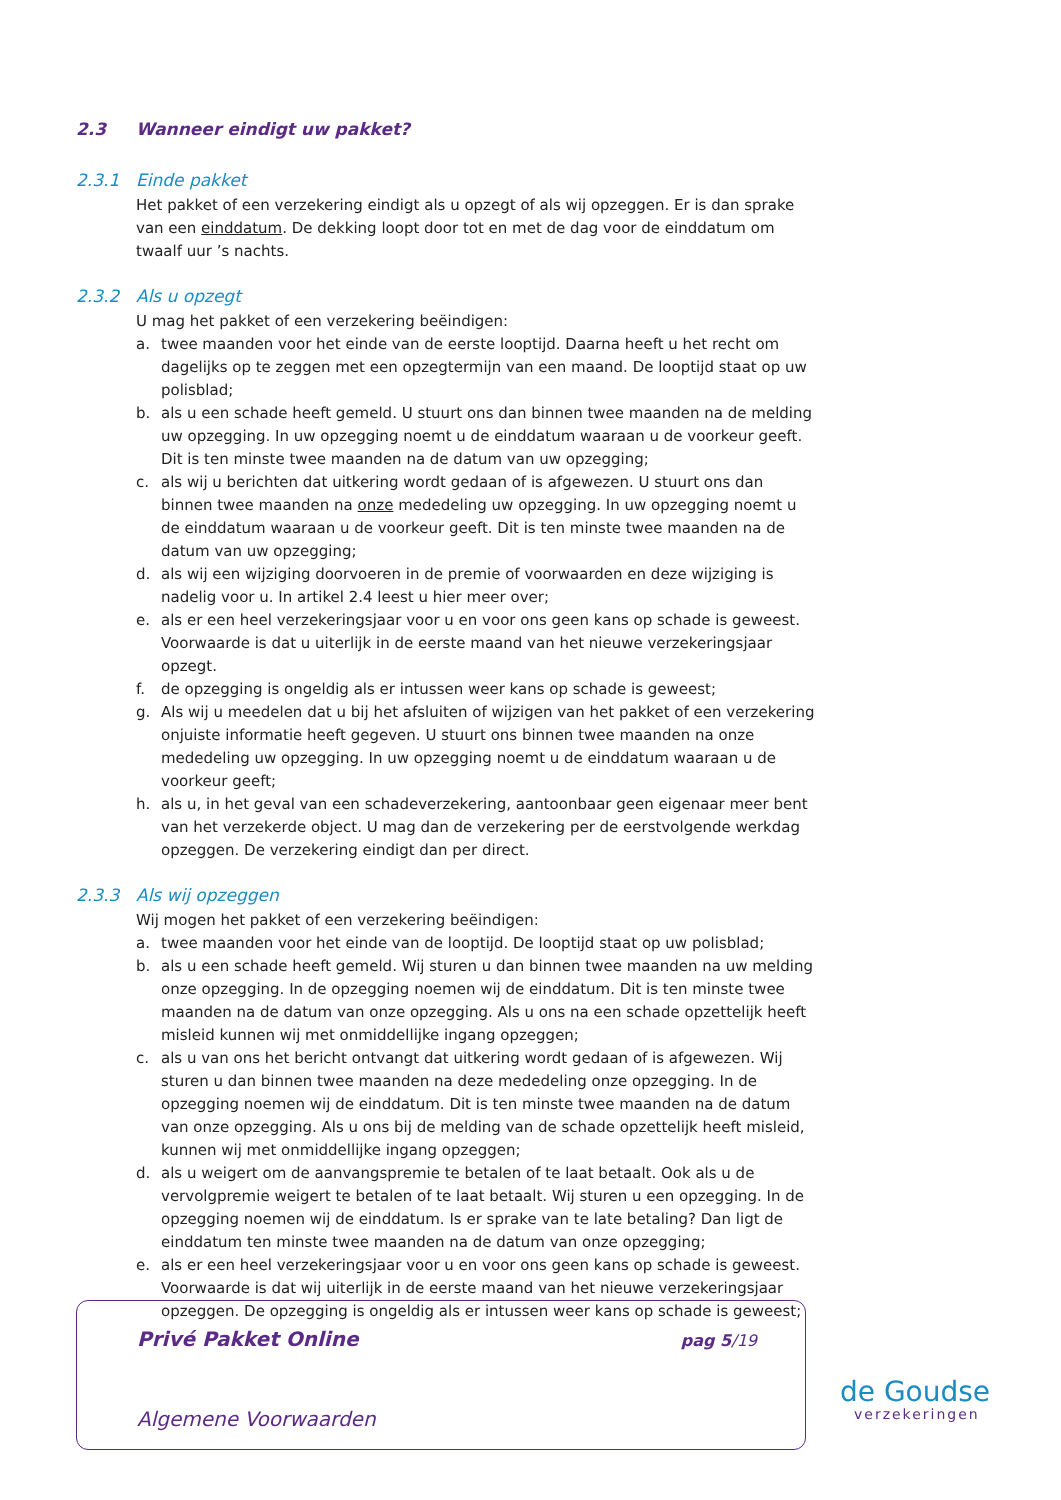2.3 Wanneer eindigt uw pakket?
2.3.1 Einde pakket
Het pakket of een verzekering eindigt als u opzegt of als wij opzeggen. Er is dan sprake van een einddatum. De dekking loopt door tot en met de dag voor de einddatum om twaalf uur ’s nachts.
2.3.2 Als u opzegt
U mag het pakket of een verzekering beëindigen:
a. twee maanden voor het einde van de eerste looptijd. Daarna heeft u het recht om dagelijks op te zeggen met een opzegtermijn van een maand. De looptijd staat op uw polisblad;
b. als u een schade heeft gemeld. U stuurt ons dan binnen twee maanden na de melding uw opzegging. In uw opzegging noemt u de einddatum waaraan u de voorkeur geeft. Dit is ten minste twee maanden na de datum van uw opzegging;
c. als wij u berichten dat uitkering wordt gedaan of is afgewezen. U stuurt ons dan binnen twee maanden na onze mededeling uw opzegging. In uw opzegging noemt u de einddatum waaraan u de voorkeur geeft. Dit is ten minste twee maanden na de datum van uw opzegging;
d. als wij een wijziging doorvoeren in de premie of voorwaarden en deze wijziging is nadelig voor u. In artikel 2.4 leest u hier meer over;
e. als er een heel verzekeringsjaar voor u en voor ons geen kans op schade is geweest. Voorwaarde is dat u uiterlijk in de eerste maand van het nieuwe verzekeringsjaar opzegt.
f. de opzegging is ongeldig als er intussen weer kans op schade is geweest;
g. Als wij u meedelen dat u bij het afsluiten of wijzigen van het pakket of een verzekering onjuiste informatie heeft gegeven. U stuurt ons binnen twee maanden na onze mededeling uw opzegging. In uw opzegging noemt u de einddatum waaraan u de voorkeur geeft;
h. als u, in het geval van een schadeverzekering, aantoonbaar geen eigenaar meer bent van het verzekerde object. U mag dan de verzekering per de eerstvolgende werkdag opzeggen. De verzekering eindigt dan per direct.
2.3.3 Als wij opzeggen
Wij mogen het pakket of een verzekering beëindigen:
a. twee maanden voor het einde van de looptijd. De looptijd staat op uw polisblad;
b. als u een schade heeft gemeld. Wij sturen u dan binnen twee maanden na uw melding onze opzegging. In de opzegging noemen wij de einddatum. Dit is ten minste twee maanden na de datum van onze opzegging. Als u ons na een schade opzettelijk heeft misleid kunnen wij met onmiddellijke ingang opzeggen;
c. als u van ons het bericht ontvangt dat uitkering wordt gedaan of is afgewezen. Wij sturen u dan binnen twee maanden na deze mededeling onze opzegging. In de opzegging noemen wij de einddatum. Dit is ten minste twee maanden na de datum van onze opzegging. Als u ons bij de melding van de schade opzettelijk heeft misleid, kunnen wij met onmiddellijke ingang opzeggen;
d. als u weigert om de aanvangspremie te betalen of te laat betaalt. Ook als u de vervolgpremie weigert te betalen of te laat betaalt. Wij sturen u een opzegging. In de opzegging noemen wij de einddatum. Is er sprake van te late betaling? Dan ligt de einddatum ten minste twee maanden na de datum van onze opzegging;
e. als er een heel verzekeringsjaar voor u en voor ons geen kans op schade is geweest. Voorwaarde is dat wij uiterlijk in de eerste maand van het nieuwe verzekeringsjaar opzeggen. De opzegging is ongeldig als er intussen weer kans op schade is geweest;
Privé Pakket Online pag 5/19
Algemene Voorwaarden
de Goudse
verzekeringen